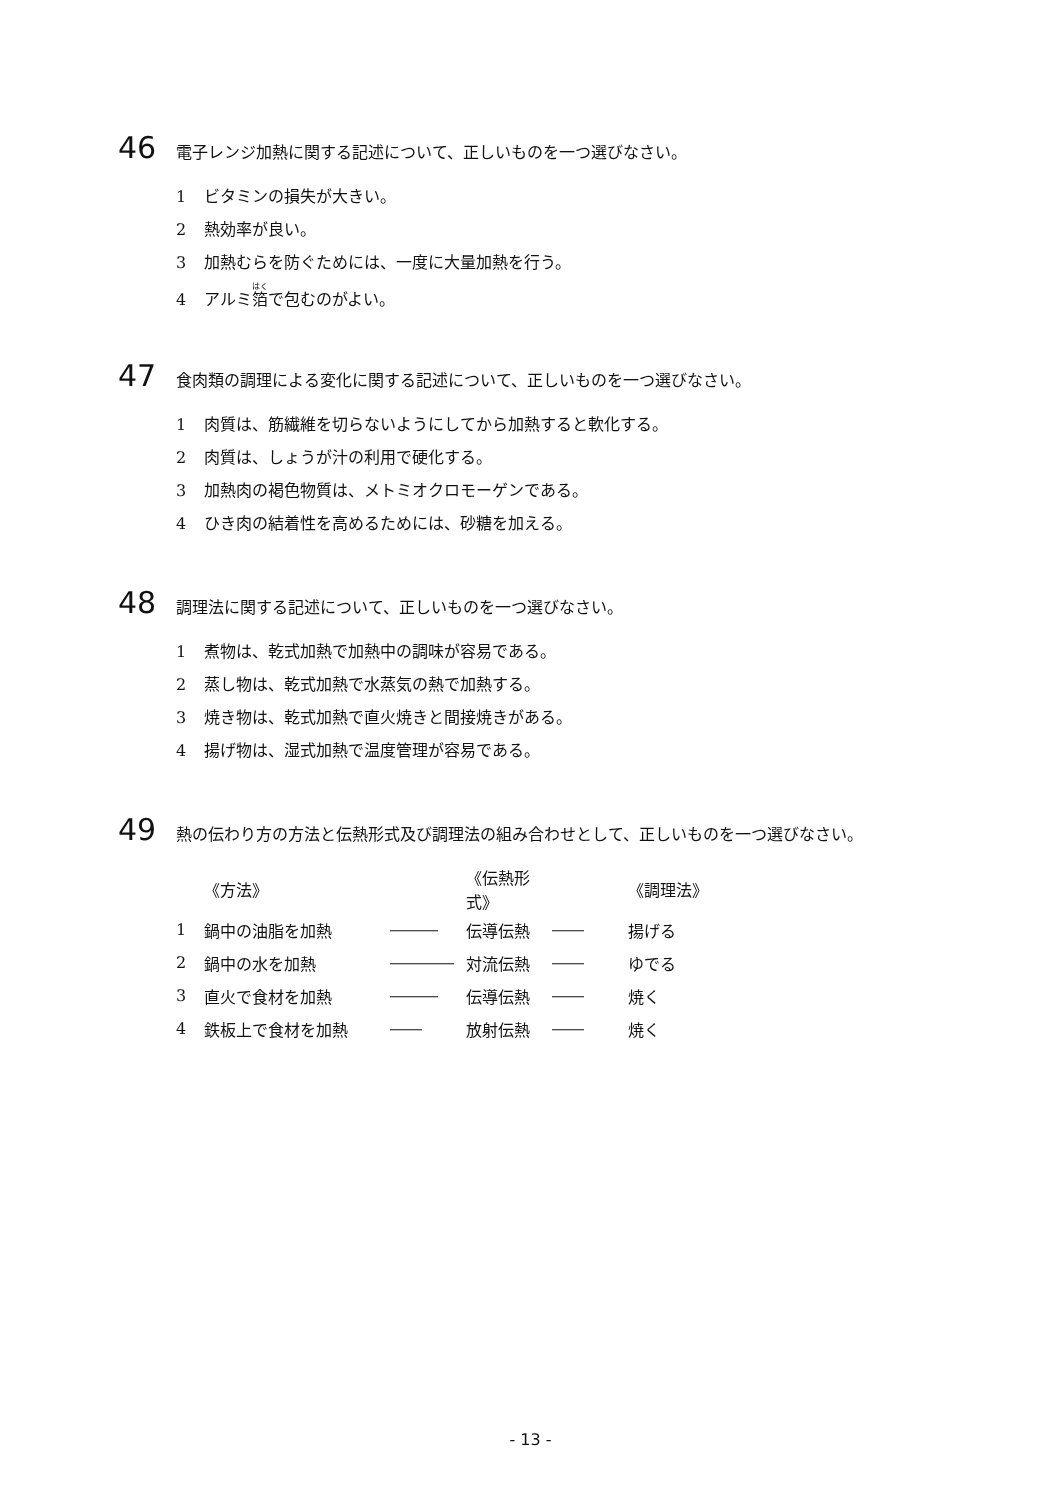46 電子レンジ加熱に関する記述について、正しいものを一つ選びなさい。
1 ビタミンの損失が大きい。
2 熱効率が良い。
3 加熱むらを防ぐためには、一度に大量加熱を行う。
4 アルミ箔で包むのがよい。
47 食肉類の調理による変化に関する記述について、正しいものを一つ選びなさい。
1 肉質は、筋繊維を切らないようにしてから加熱すると軟化する。
2 肉質は、しょうが汁の利用で硬化する。
3 加熱肉の褐色物質は、メトミオクロモーゲンである。
4 ひき肉の結着性を高めるためには、砂糖を加える。
48 調理法に関する記述について、正しいものを一つ選びなさい。
1 煮物は、乾式加熱で加熱中の調味が容易である。
2 蒸し物は、乾式加熱で水蒸気の熱で加熱する。
3 焼き物は、乾式加熱で直火焼きと間接焼きがある。
4 揚げ物は、湿式加熱で温度管理が容易である。
49 熱の伝わり方の方法と伝熱形式及び調理法の組み合わせとして、正しいものを一つ選びなさい。
| | 《方法》 | | 《伝熱形式》 | | 《調理法》 |
| --- | --- | --- | --- | --- | --- |
| 1 | 鍋中の油脂を加熱 | ――― | 伝導伝熱 | ―― | 揚げる |
| 2 | 鍋中の水を加熱 | ―――― | 対流伝熱 | ―― | ゆでる |
| 3 | 直火で食材を加熱 | ――― | 伝導伝熱 | ―― | 焼く |
| 4 | 鉄板上で食材を加熱 | ―― | 放射伝熱 | ―― | 焼く |
- 13 -